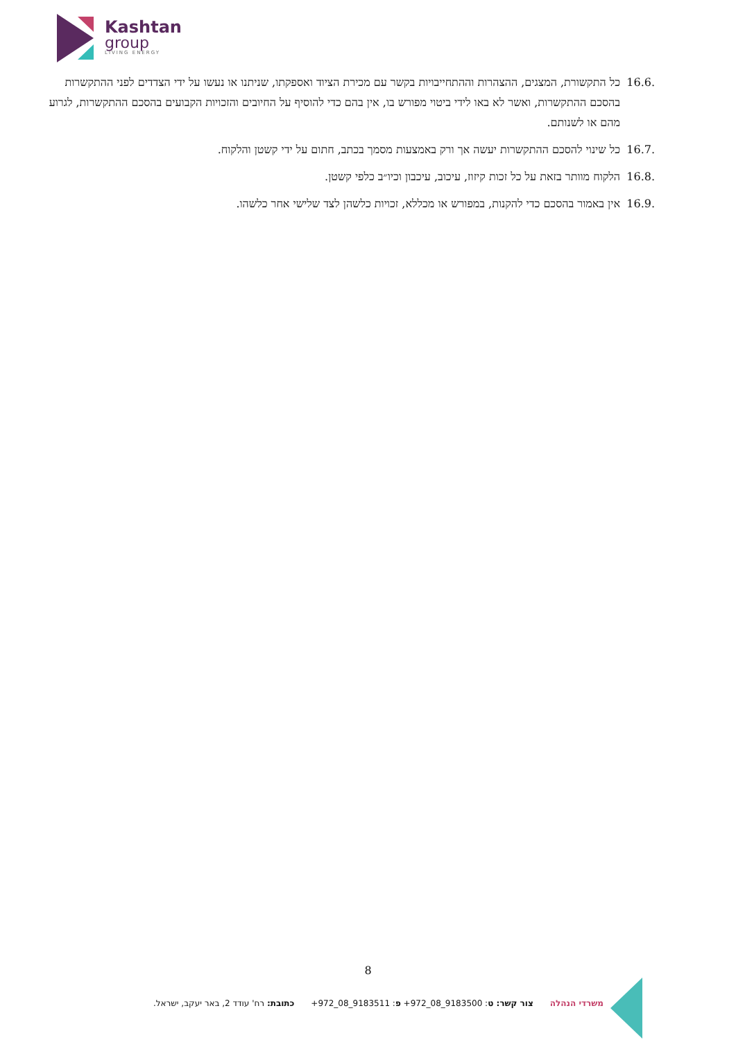Kashtan
group
LIVING ENERGY
16.6. כל התקשורת, המצגים, ההצהרות וההתחייבויות בקשר עם מכירת הציוד ואספקתו, שניתנו או נעשו על ידי הצדדים לפני ההתקשרות בהסכם ההתקשרות, ואשר לא באו לידי ביטוי מפורש בו, אין בהם כדי להוסיף על החיובים והזכויות הקבועים בהסכם ההתקשרות, לגרוע מהם או לשנותם.
16.7. כל שינוי להסכם ההתקשרות יעשה אך ורק באמצעות מסמך בכתב, חתום על ידי קשטן והלקוח.
16.8. הלקוח מוותר בזאת על כל זכות קיזוז, עיכוב, עיכבון וכיו״ב כלפי קשטן.
16.9. אין באמור בהסכם כדי להקנות, במפורש או מכללא, זכויות כלשהן לצד שלישי אחר כלשהו.
8
משרדי הנהלה צור קשר: ט: +972_08_9183500 פ: +972_08_9183511 כתובת: רח' עודד 2, באר יעקב, ישראל.